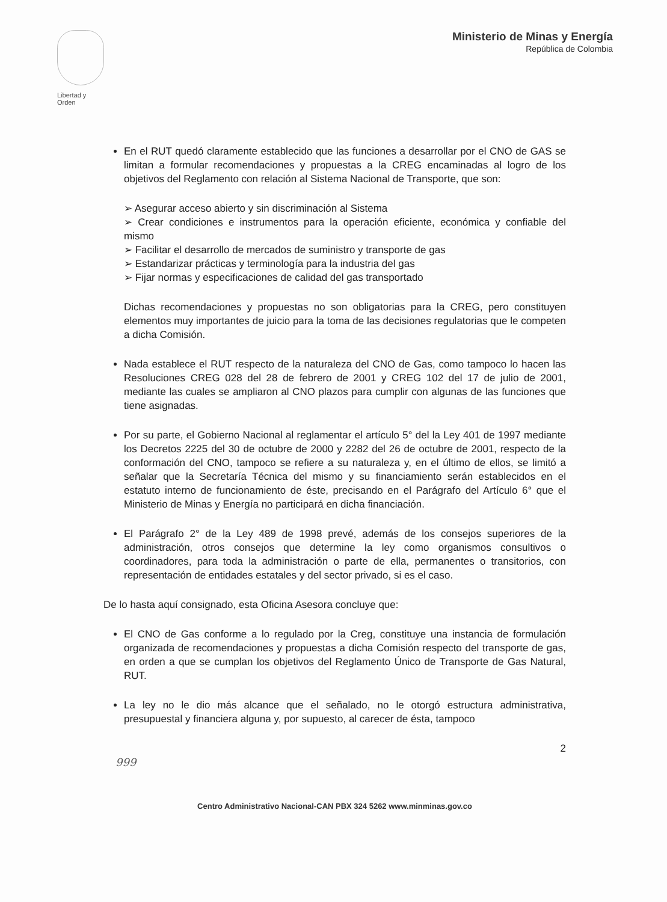Libertad y Orden
Ministerio de Minas y Energía
República de Colombia
En el RUT quedó claramente establecido que las funciones a desarrollar por el CNO de GAS se limitan a formular recomendaciones y propuestas a la CREG encaminadas al logro de los objetivos del Reglamento con relación al Sistema Nacional de Transporte, que son:
➢ Asegurar acceso abierto y sin discriminación al Sistema
➢ Crear condiciones e instrumentos para la operación eficiente, económica y confiable del mismo
➢ Facilitar el desarrollo de mercados de suministro y transporte de gas
➢ Estandarizar prácticas y terminología para la industria del gas
➢ Fijar normas y especificaciones de calidad del gas transportado
Dichas recomendaciones y propuestas no son obligatorias para la CREG, pero constituyen elementos muy importantes de juicio para la toma de las decisiones regulatorias que le competen a dicha Comisión.
Nada establece el RUT respecto de la naturaleza del CNO de Gas, como tampoco lo hacen las Resoluciones CREG 028 del 28 de febrero de 2001 y CREG 102 del 17 de julio de 2001, mediante las cuales se ampliaron al CNO plazos para cumplir con algunas de las funciones que tiene asignadas.
Por su parte, el Gobierno Nacional al reglamentar el artículo 5° del la Ley 401 de 1997 mediante los Decretos 2225 del 30 de octubre de 2000 y 2282 del 26 de octubre de 2001, respecto de la conformación del CNO, tampoco se refiere a su naturaleza y, en el último de ellos, se limitó a señalar que la Secretaría Técnica del mismo y su financiamiento serán establecidos en el estatuto interno de funcionamiento de éste, precisando en el Parágrafo del Artículo 6° que el Ministerio de Minas y Energía no participará en dicha financiación.
El Parágrafo 2° de la Ley 489 de 1998 prevé, además de los consejos superiores de la administración, otros consejos que determine la ley como organismos consultivos o coordinadores, para toda la administración o parte de ella, permanentes o transitorios, con representación de entidades estatales y del sector privado, si es el caso.
De lo hasta aquí consignado, esta Oficina Asesora concluye que:
El CNO de Gas conforme a lo regulado por la Creg, constituye una instancia de formulación organizada de recomendaciones y propuestas a dicha Comisión respecto del transporte de gas, en orden a que se cumplan los objetivos del Reglamento Único de Transporte de Gas Natural, RUT.
La ley no le dio más alcance que el señalado, no le otorgó estructura administrativa, presupuestal y financiera alguna y, por supuesto, al carecer de ésta, tampoco
2
999
Centro Administrativo Nacional-CAN PBX 324 5262 www.minminas.gov.co